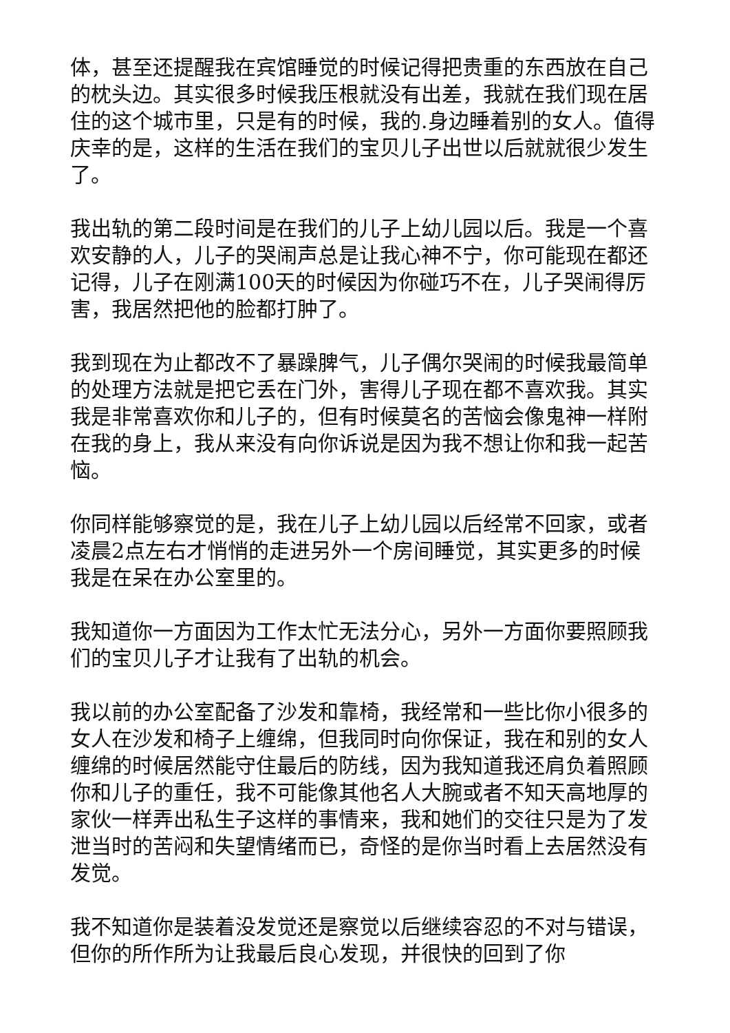体，甚至还提醒我在宾馆睡觉的时候记得把贵重的东西放在自己的枕头边。其实很多时候我压根就没有出差，我就在我们现在居住的这个城市里，只是有的时候，我的.身边睡着别的女人。值得庆幸的是，这样的生活在我们的宝贝儿子出世以后就就很少发生了。
我出轨的第二段时间是在我们的儿子上幼儿园以后。我是一个喜欢安静的人，儿子的哭闹声总是让我心神不宁，你可能现在都还记得，儿子在刚满100天的时候因为你碰巧不在，儿子哭闹得厉害，我居然把他的脸都打肿了。
我到现在为止都改不了暴躁脾气，儿子偶尔哭闹的时候我最简单的处理方法就是把它丢在门外，害得儿子现在都不喜欢我。其实我是非常喜欢你和儿子的，但有时候莫名的苦恼会像鬼神一样附在我的身上，我从来没有向你诉说是因为我不想让你和我一起苦恼。
你同样能够察觉的是，我在儿子上幼儿园以后经常不回家，或者凌晨2点左右才悄悄的走进另外一个房间睡觉，其实更多的时候我是在呆在办公室里的。
我知道你一方面因为工作太忙无法分心，另外一方面你要照顾我们的宝贝儿子才让我有了出轨的机会。
我以前的办公室配备了沙发和靠椅，我经常和一些比你小很多的女人在沙发和椅子上缠绵，但我同时向你保证，我在和别的女人缠绵的时候居然能守住最后的防线，因为我知道我还肩负着照顾你和儿子的重任，我不可能像其他名人大腕或者不知天高地厚的家伙一样弄出私生子这样的事情来，我和她们的交往只是为了发泄当时的苦闷和失望情绪而已，奇怪的是你当时看上去居然没有发觉。
我不知道你是装着没发觉还是察觉以后继续容忍的不对与错误，但你的所作所为让我最后良心发现，并很快的回到了你